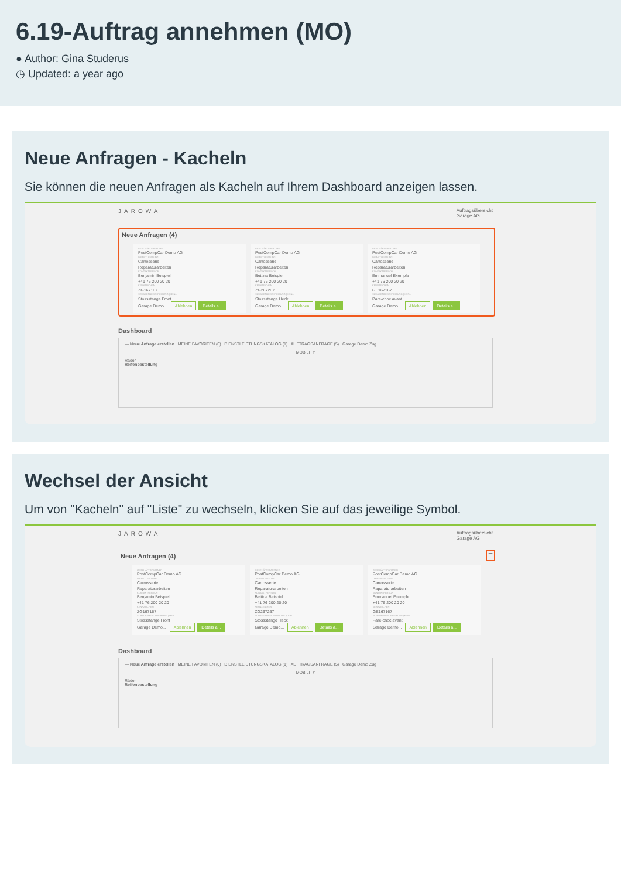6.19-Auftrag annehmen (MO)
● Author: Gina Studerus
◷ Updated: a year ago
Neue Anfragen - Kacheln
Sie können die neuen Anfragen als Kacheln auf Ihrem Dashboard anzeigen lassen.
JAROWA Auftragsübersicht
Garage AG
Neue Anfragen (4)
GESCHÄFTSPARTNER
PostCompCar Demo AG
DIENSTLEISTUNG
Carrosserie
Reparaturarbeiten
KONTAKTPERSON
Benjamin Beispiel
+41 76 200 20 20
KENNZEICHEN
ZG167167
SCHADENBESCHREIBUNG (KEIN...
Stossstange Front
Garage Demo... Ablehnen Details a...
GESCHÄFTSPARTNER
PostCompCar Demo AG
DIENSTLEISTUNG
Carrosserie
Reparaturarbeiten
KONTAKTPERSON
Bettina Beispiel
+41 76 200 20 20
KENNZEICHEN
ZG267267
SCHADENBESCHREIBUNG (KEIN...
Stossstange Heck
Garage Demo... Ablehnen Details a...
GESCHÄFTSPARTNER
PostCompCar Demo AG
DIENSTLEISTUNG
Carrosserie
Reparaturarbeiten
KONTAKTPERSON
Emmanuel Exemple
+41 76 200 20 20
KENNZEICHEN
GE167167
SCHADENBESCHREIBUNG (KEIN...
Pare-choc avant
Garage Demo... Ablehnen Details a...
Dashboard
— Neue Anfrage erstellen MEINE FAVORITEN (0) DIENSTLEISTUNGSKATALOG (1) AUFTRAGSANFRAGE (5) Garage Demo Zug
MOBILITY
Räder
Reifenbestellung
Wechsel der Ansicht
Um von "Kacheln" auf "Liste" zu wechseln, klicken Sie auf das jeweilige Symbol.
JAROWA Auftragsübersicht
Garage AG
Neue Anfragen (4) ☰
GESCHÄFTSPARTNER
PostCompCar Demo AG
DIENSTLEISTUNG
Carrosserie
Reparaturarbeiten
KONTAKTPERSON
Benjamin Beispiel
+41 76 200 20 20
KENNZEICHEN
ZG167167
SCHADENBESCHREIBUNG (KEIN...
Stossstange Front
Garage Demo... Ablehnen Details a...
GESCHÄFTSPARTNER
PostCompCar Demo AG
DIENSTLEISTUNG
Carrosserie
Reparaturarbeiten
KONTAKTPERSON
Bettina Beispiel
+41 76 200 20 20
KENNZEICHEN
ZG267267
SCHADENBESCHREIBUNG (KEIN...
Stossstange Heck
Garage Demo... Ablehnen Details a...
GESCHÄFTSPARTNER
PostCompCar Demo AG
DIENSTLEISTUNG
Carrosserie
Reparaturarbeiten
KONTAKTPERSON
Emmanuel Exemple
+41 76 200 20 20
KENNZEICHEN
GE167167
SCHADENBESCHREIBUNG (KEIN...
Pare-choc avant
Garage Demo... Ablehnen Details a...
Dashboard
— Neue Anfrage erstellen MEINE FAVORITEN (0) DIENSTLEISTUNGSKATALOG (1) AUFTRAGSANFRAGE (5) Garage Demo Zug
MOBILITY
Räder
Reifenbestellung